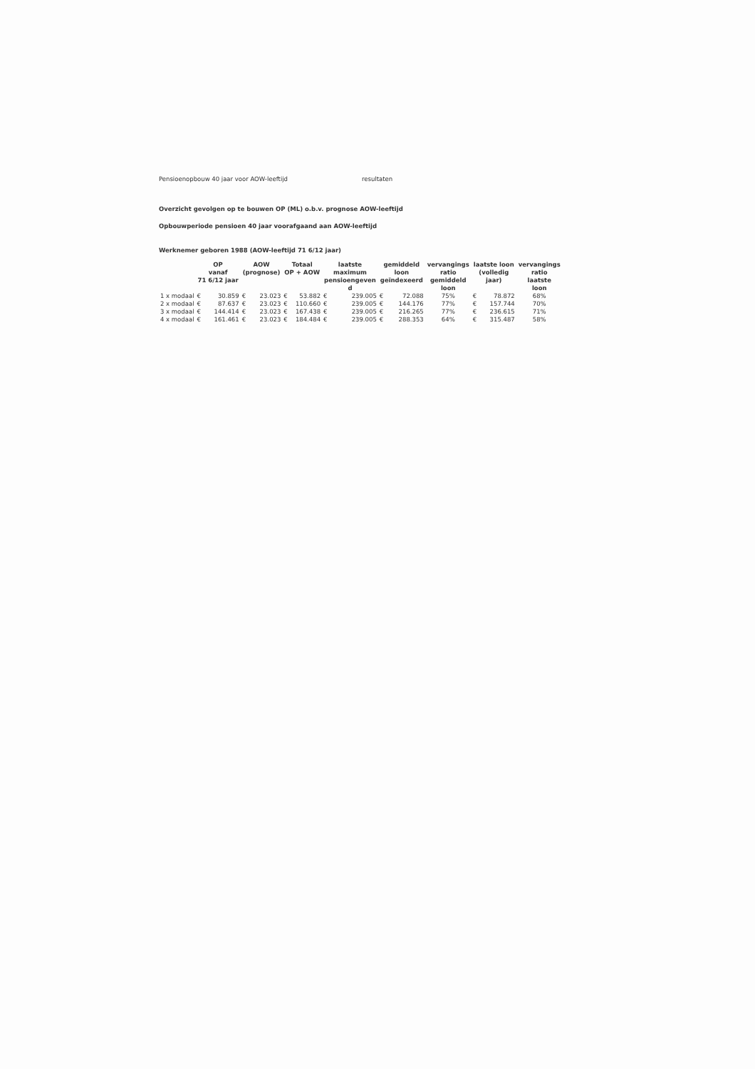Pensioenopbouw 40 jaar voor AOW-leeftijd resultaten
Overzicht gevolgen op te bouwen OP (ML) o.b.v. prognose AOW-leeftijd
Opbouwperiode pensioen 40 jaar voorafgaand aan AOW-leeftijd
Werknemer geboren 1988 (AOW-leeftijd 71 6/12 jaar)
| | OP vanaf 71 6/12 jaar | | AOW (prognose) | | Totaal OP + AOW | | laatste maximum pensioengeven d | | gemiddeld loon geïndexeerd | | vervangings ratio gemiddeld loon | laatste loon (volledig jaar) | | vervangings ratio laatste loon |
| --- | --- | --- | --- | --- | --- | --- | --- | --- | --- | --- | --- | --- | --- | --- |
| 1 x modaal | € | 30.859 | € | 23.023 | € | 53.882 | € | 239.005 | € | 72.088 | 75% | € | 78.872 | 68% |
| 2 x modaal | € | 87.637 | € | 23.023 | € | 110.660 | € | 239.005 | € | 144.176 | 77% | € | 157.744 | 70% |
| 3 x modaal | € | 144.414 | € | 23.023 | € | 167.438 | € | 239.005 | € | 216.265 | 77% | € | 236.615 | 71% |
| 4 x modaal | € | 161.461 | € | 23.023 | € | 184.484 | € | 239.005 | € | 288.353 | 64% | € | 315.487 | 58% |